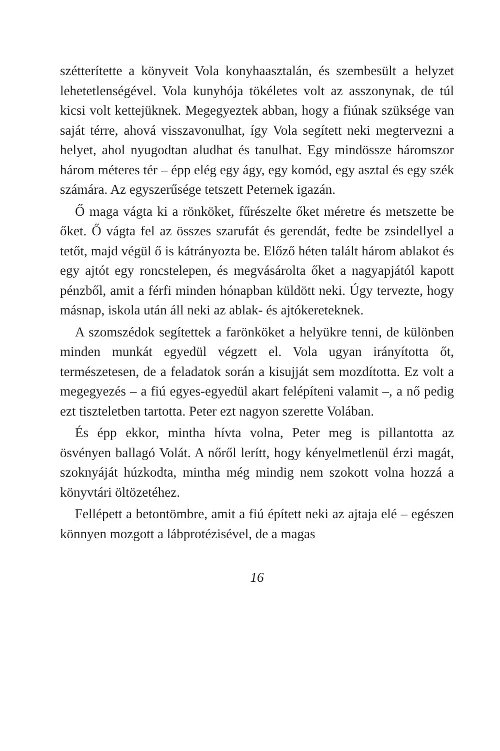szétterítette a könyveit Vola konyhaasztalán, és szembesült a helyzet lehetetlenségével. Vola kunyhója tökéletes volt az asszonynak, de túl kicsi volt kettejüknek. Megegyeztek abban, hogy a fiúnak szüksége van saját térre, ahová visszavonulhat, így Vola segített neki megtervezni a helyet, ahol nyugodtan aludhat és tanulhat. Egy mindössze háromszor három méteres tér – épp elég egy ágy, egy komód, egy asztal és egy szék számára. Az egyszerűsége tetszett Peternek igazán.
Ő maga vágta ki a rönköket, fűrészelte őket méretre és metszette be őket. Ő vágta fel az összes szarufát és gerendát, fedte be zsindellyel a tetőt, majd végül ő is kátrányozta be. Előző héten talált három ablakot és egy ajtót egy roncstelepen, és megvásárolta őket a nagyapjától kapott pénzből, amit a férfi minden hónapban küldött neki. Úgy tervezte, hogy másnap, iskola után áll neki az ablak- és ajtókereteknek.
A szomszédok segítettek a farönköket a helyükre tenni, de különben minden munkát egyedül végzett el. Vola ugyan irányította őt, természetesen, de a feladatok során a kisujját sem mozdította. Ez volt a megegyezés – a fiú egyes-egyedül akart felépíteni valamit –, a nő pedig ezt tiszteletben tartotta. Peter ezt nagyon szerette Volában.
És épp ekkor, mintha hívta volna, Peter meg is pillantotta az ösvényen ballagó Volát. A nőről lerítt, hogy kényelmetlenül érzi magát, szoknyáját húzkodta, mintha még mindig nem szokott volna hozzá a könyvtári öltözetéhez.
Fellépett a betontömbre, amit a fiú épített neki az ajtaja elé – egészen könnyen mozgott a lábprotézisével, de a magas
16